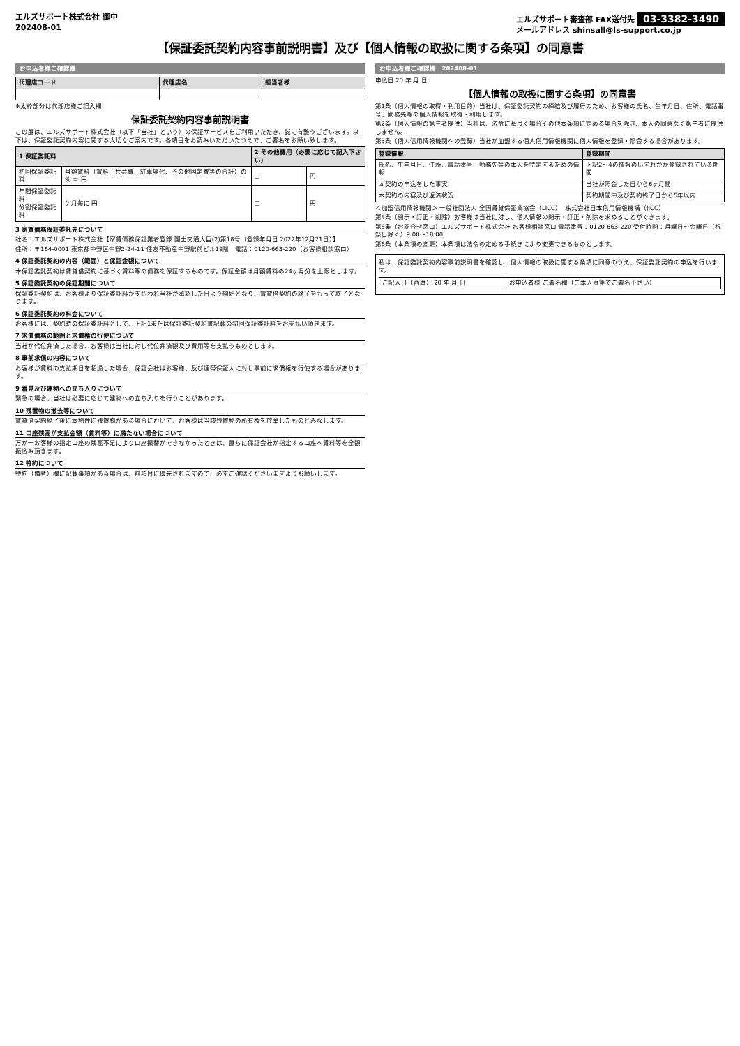エルズサポート株式会社 御中
202408-01 エルズサポート審査部 FAX送付先 03-3382-3490
メールアドレス shinsall@ls-support.co.jp
【保証委託契約内容事前説明書】及び【個人情報の取扱に関する条項】の同意書
お申込者様ご確認欄
| 代理店コード | 代理店名 | 担当者様 |
| --- | --- | --- |
※太枠部分は代理店様ご記入欄
保証委託契約内容事前説明書
この度は、エルズサポート株式会社（以下「当社」という）の保証サービスをご利用いただき、誠に有難うございます。以下は、保証委託契約内容に関する大切なご案内です。各項目をお読みいただいたうえで、ご署名をお願い致します。
| 1 保証委託料 | | 2 その他費用（必要に応じて記入下さい） | |
| --- | --- | --- | --- |
| 初回保証委託料 | 月額賃料（賃料、共益費、駐車場代、その他固定費等の合計）の ％ ＝ 円 | □ | 円 |
| 年間保証委託料 分割保証委託料 | ケ月毎に 円 | □ | 円 |
3 家賃債務保証委託先について
社名：エルズサポート株式会社【家賃債務保証業者登録 国土交通大臣(2)第18号（登録年月日 2022年12月21日）】
住所：〒164-0001 東京都中野区中野2-24-11 住友不動産中野駅前ビル19階　電話：0120-663-220（お客様相談窓口）
4 保証委託契約の内容（範囲）と保証金額について
本保証委託契約は賃貸借契約に基づく賃料等の債務を保証するものです。保証金額は月額賃料の24ヶ月分を上限とします。
5 保証委託契約の保証期間について
保証委託契約は、お客様より保証委託料が支払われ当社が承認した日より開始となり、賃貸借契約の終了をもって終了となります。
6 保証委託契約の料金について
お客様には、契約時の保証委託料として、上記1または保証委託契約書記載の初回保証委託料をお支払い頂きます。
7 求償債務の範囲と求償権の行使について
当社が代位弁済した場合、お客様は当社に対し代位弁済額及び費用等を支払うものとします。
8 事前求償の内容について
お客様が賃料の支払期日を超過した場合、保証会社はお客様、及び連帯保証人に対し事前に求償権を行使する場合があります。
9 着見及び建物への立ち入りについて
緊急の場合、当社は必要に応じて建物への立ち入りを行うことがあります。
10 残置物の撤去等について
賃貸借契約終了後に本物件に残置物がある場合において、お客様は当該残置物の所有権を放棄したものとみなします。
11 口座残高が支払金額（賃料等）に満たない場合について
万が一お客様の指定口座の残高不足により口座振替ができなかったときは、直ちに保証会社が指定する口座へ賃料等を全額振込み頂きます。
12 特約について
特約（備考）欄に記載事項がある場合は、前項目に優先されますので、必ずご確認くださいますようお願いします。
お申込者様ご確認欄　202408-01
申込日 20 年 月 日
【個人情報の取扱に関する条項】の同意書
第1条（個人情報の取得・利用目的）当社は、保証委託契約の締結及び履行のため、お客様の氏名、生年月日、住所、電話番号、勤務先等の個人情報を取得・利用します。
第2条（個人情報の第三者提供）当社は、法令に基づく場合その他本条項に定める場合を除き、本人の同意なく第三者に提供しません。
第3条（個人信用情報機関への登録）当社が加盟する個人信用情報機関に個人情報を登録・照会する場合があります。
| 登録情報 | 登録期間 |
| --- | --- |
| 氏名、生年月日、住所、電話番号、勤務先等の本人を特定するための情報 | 下記2〜4の情報のいずれかが登録されている期間 |
| 本契約の申込をした事実 | 当社が照会した日から6ヶ月間 |
| 本契約の内容及び返済状況 | 契約期間中及び契約終了日から5年以内 |
＜加盟信用情報機関＞ 一般社団法人 全国賃貸保証業協会（LICC）　株式会社日本信用情報機構（JICC）
第4条（開示・訂正・削除）お客様は当社に対し、個人情報の開示・訂正・削除を求めることができます。
第5条（お問合せ窓口）エルズサポート株式会社 お客様相談窓口 電話番号：0120-663-220 受付時間：月曜日〜金曜日（祝祭日除く）9:00〜18:00
第6条（本条項の変更）本条項は法令の定める手続きにより変更できるものとします。
私は、保証委託契約内容事前説明書を確認し、個人情報の取扱に関する条項に同意のうえ、保証委託契約の申込を行います。
| ご記入日（西暦） 20 年 月 日 | お申込者様 ご署名欄（ご本人直筆でご署名下さい） |